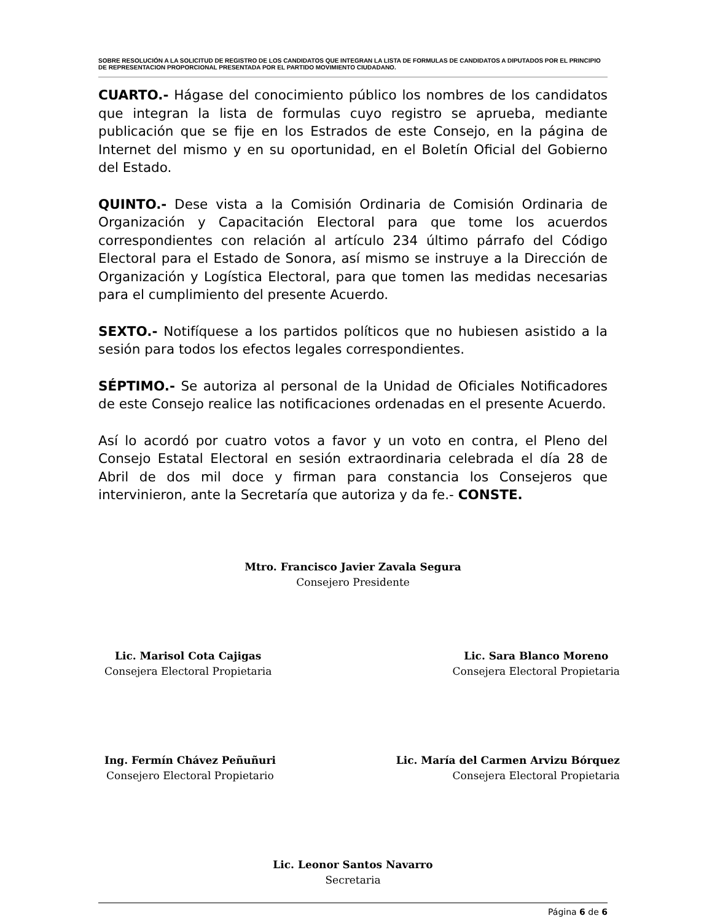SOBRE RESOLUCIÓN A LA SOLICITUD DE REGISTRO DE LOS CANDIDATOS QUE INTEGRAN LA LISTA DE FORMULAS DE CANDIDATOS A DIPUTADOS POR EL PRINCIPIO DE REPRESENTACION PROPORCIONAL PRESENTADA POR EL PARTIDO MOVIMIENTO CIUDADANO.
CUARTO.- Hágase del conocimiento público los nombres de los candidatos que integran la lista de formulas cuyo registro se aprueba, mediante publicación que se fije en los Estrados de este Consejo, en la página de Internet del mismo y en su oportunidad, en el Boletín Oficial del Gobierno del Estado.
QUINTO.- Dese vista a la Comisión Ordinaria de Comisión Ordinaria de Organización y Capacitación Electoral para que tome los acuerdos correspondientes con relación al artículo 234 último párrafo del Código Electoral para el Estado de Sonora, así mismo se instruye a la Dirección de Organización y Logística Electoral, para que tomen las medidas necesarias para el cumplimiento del presente Acuerdo.
SEXTO.- Notifíquese a los partidos políticos que no hubiesen asistido a la sesión para todos los efectos legales correspondientes.
SÉPTIMO.- Se autoriza al personal de la Unidad de Oficiales Notificadores de este Consejo realice las notificaciones ordenadas en el presente Acuerdo.
Así lo acordó por cuatro votos a favor y un voto en contra, el Pleno del Consejo Estatal Electoral en sesión extraordinaria celebrada el día 28 de Abril de dos mil doce y firman para constancia los Consejeros que intervinieron, ante la Secretaría que autoriza y da fe.- CONSTE.
Mtro. Francisco Javier Zavala Segura
Consejero Presidente
Lic. Marisol Cota Cajigas
Consejera Electoral Propietaria
Lic. Sara Blanco Moreno
Consejera Electoral Propietaria
Ing. Fermín Chávez Peñuñuri
Consejero Electoral Propietario
Lic. María del Carmen Arvizu Bórquez
Consejera Electoral Propietaria
Lic. Leonor Santos Navarro
Secretaria
Página 6 de 6